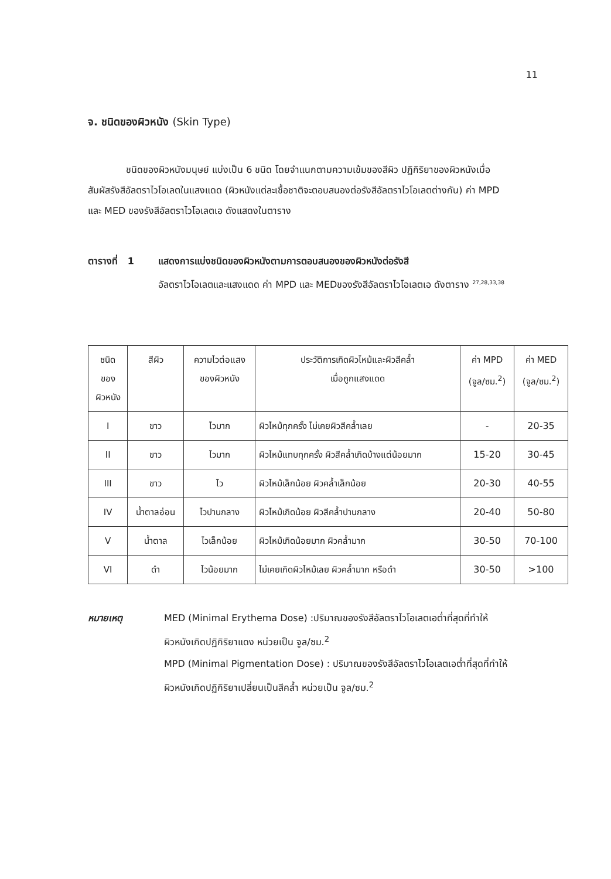11
จ. ชนิดของผิวหนัง (Skin Type)
ชนิดของผิวหนังมนุษย์ แบ่งเป็น 6 ชนิด โดยจำแนกตามความเข้มของสีผิว ปฏิกิริยาของผิวหนังเมื่อสัมผัสรังสีอัลตราไวโอเลตในแสงแดด (ผิวหนังแต่ละเชื้อชาติจะตอบสนองต่อรังสีอัลตราไวโอเลตต่างกัน) ค่า MPD และ MED ของรังสีอัลตราไวโอเลตเอ ดังแสดงในตาราง
ตารางที่ 1 แสดงการแบ่งชนิดของผิวหนังตามการตอบสนองของผิวหนังต่อรังสี
อัลตราไวโอเลตและแสงแดด ค่า MPD และ MEDของรังสีอัลตราไวโอเลตเอ ดังตาราง <sup>27,28,33,38</sup>
| ชนิด ของ ผิวหนัง | สีผิว | ความไวต่อแสง ของผิวหนัง | ประวัติการเกิดผิวไหม้และผิวสีคล้ำ เมื่อถูกแสงแดด | ค่า MPD (จูล/ซม.<sup>2</sup>) | ค่า MED (จูล/ซม.<sup>2</sup>) |
| --- | --- | --- | --- | --- | --- |
| I | ขาว | ไวมาก | ผิวไหม้ทุกครั้ง ไม่เคยผิวสีคล้ำเลย | - | 20-35 |
| II | ขาว | ไวมาก | ผิวไหม้แทบทุกครั้ง ผิวสีคล้ำเกิดบ้างแต่น้อยมาก | 15-20 | 30-45 |
| III | ขาว | ไว | ผิวไหม้เล็กน้อย ผิวคล้ำเล็กน้อย | 20-30 | 40-55 |
| IV | น้ำตาลอ่อน | ไวปานกลาง | ผิวไหม้เกิดน้อย ผิวสีคล้ำปานกลาง | 20-40 | 50-80 |
| V | น้ำตาล | ไวเล็กน้อย | ผิวไหม้เกิดน้อยมาก ผิวคล้ำมาก | 30-50 | 70-100 |
| VI | ดำ | ไวน้อยมาก | ไม่เคยเกิดผิวไหม้เลย ผิวคล้ำมาก หรือดำ | 30-50 | >100 |
หมายเหตุ MED (Minimal Erythema Dose) :ปริมาณของรังสีอัลตราไวโอเลตเอต่ำที่สุดที่ทำให้ผิวหนังเกิดปฏิกิริยาแดง หน่วยเป็น จูล/ซม.<sup>2</sup>
MPD (Minimal Pigmentation Dose) : ปริมาณของรังสีอัลตราไวโอเลตเอต่ำที่สุดที่ทำให้ผิวหนังเกิดปฏิกิริยาเปลี่ยนเป็นสีคล้ำ หน่วยเป็น จูล/ซม.<sup>2</sup>